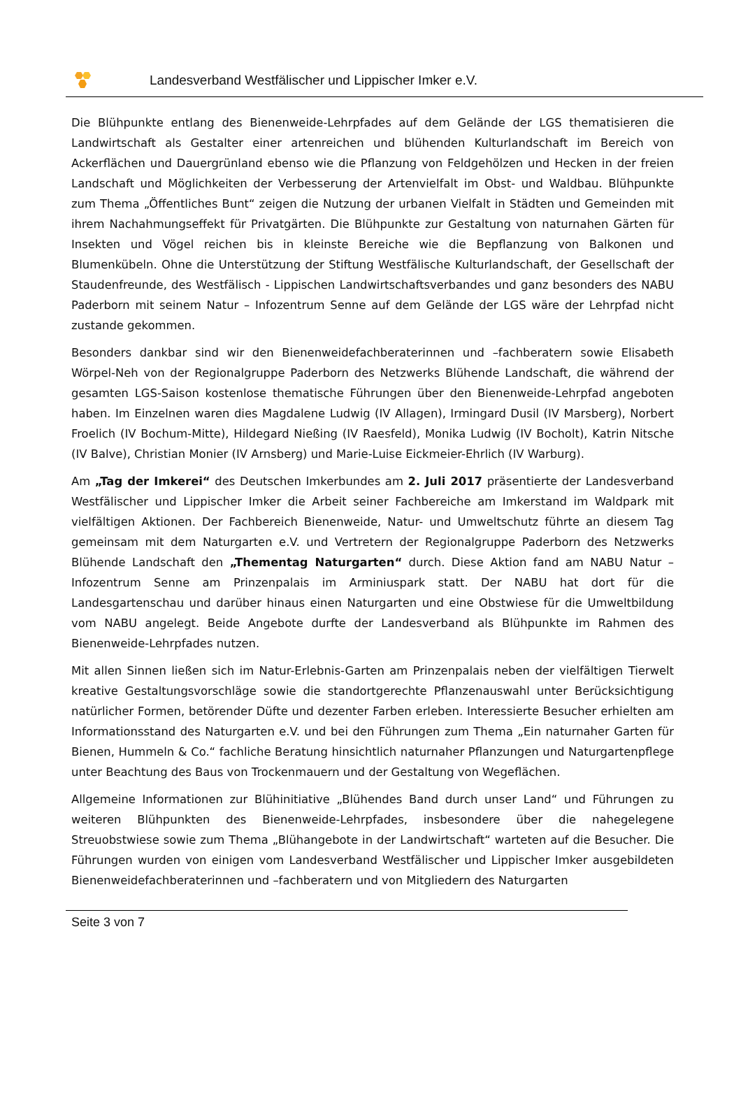Landesverband Westfälischer und Lippischer Imker e.V.
Die Blühpunkte entlang des Bienenweide-Lehrpfades auf dem Gelände der LGS thematisieren die Landwirtschaft als Gestalter einer artenreichen und blühenden Kulturlandschaft im Bereich von Ackerflächen und Dauergrünland ebenso wie die Pflanzung von Feldgehölzen und Hecken in der freien Landschaft und Möglichkeiten der Verbesserung der Artenvielfalt im Obst- und Waldbau. Blühpunkte zum Thema „Öffentliches Bunt“ zeigen die Nutzung der urbanen Vielfalt in Städten und Gemeinden mit ihrem Nachahmungseffekt für Privatgärten. Die Blühpunkte zur Gestaltung von naturnahen Gärten für Insekten und Vögel reichen bis in kleinste Bereiche wie die Bepflanzung von Balkonen und Blumenkübeln. Ohne die Unterstützung der Stiftung Westfälische Kulturlandschaft, der Gesellschaft der Staudenfreunde, des Westfälisch - Lippischen Landwirtschaftsverbandes und ganz besonders des NABU Paderborn mit seinem Natur – Infozentrum Senne auf dem Gelände der LGS wäre der Lehrpfad nicht zustande gekommen.
Besonders dankbar sind wir den Bienenweidefachberaterinnen und –fachberatern sowie Elisabeth Wörpel-Neh von der Regionalgruppe Paderborn des Netzwerks Blühende Landschaft, die während der gesamten LGS-Saison kostenlose thematische Führungen über den Bienenweide-Lehrpfad angeboten haben. Im Einzelnen waren dies Magdalene Ludwig (IV Allagen), Irmingard Dusil (IV Marsberg), Norbert Froelich (IV Bochum-Mitte), Hildegard Nießing (IV Raesfeld), Monika Ludwig (IV Bocholt), Katrin Nitsche (IV Balve), Christian Monier (IV Arnsberg) und Marie-Luise Eickmeier-Ehrlich (IV Warburg).
Am „Tag der Imkerei“ des Deutschen Imkerbundes am 2. Juli 2017 präsentierte der Landesverband Westfälischer und Lippischer Imker die Arbeit seiner Fachbereiche am Imkerstand im Waldpark mit vielfältigen Aktionen. Der Fachbereich Bienenweide, Natur- und Umweltschutz führte an diesem Tag gemeinsam mit dem Naturgarten e.V. und Vertretern der Regionalgruppe Paderborn des Netzwerks Blühende Landschaft den „Thementag Naturgarten“ durch. Diese Aktion fand am NABU Natur – Infozentrum Senne am Prinzenpalais im Arminiuspark statt. Der NABU hat dort für die Landesgartenschau und darüber hinaus einen Naturgarten und eine Obstwiese für die Umweltbildung vom NABU angelegt. Beide Angebote durfte der Landesverband als Blühpunkte im Rahmen des Bienenweide-Lehrpfades nutzen.
Mit allen Sinnen ließen sich im Natur-Erlebnis-Garten am Prinzenpalais neben der vielfältigen Tierwelt kreative Gestaltungsvorschläge sowie die standortgerechte Pflanzenauswahl unter Berücksichtigung natürlicher Formen, betörender Düfte und dezenter Farben erleben. Interessierte Besucher erhielten am Informationsstand des Naturgarten e.V. und bei den Führungen zum Thema „Ein naturnaher Garten für Bienen, Hummeln & Co.“ fachliche Beratung hinsichtlich naturnaher Pflanzungen und Naturgartenpflege unter Beachtung des Baus von Trockenmauern und der Gestaltung von Wegeflächen.
Allgemeine Informationen zur Blühinitiative „Blühendes Band durch unser Land“ und Führungen zu weiteren Blühpunkten des Bienenweide-Lehrpfades, insbesondere über die nahegelegene Streuobstwiese sowie zum Thema „Blühangebote in der Landwirtschaft“ warteten auf die Besucher. Die Führungen wurden von einigen vom Landesverband Westfälischer und Lippischer Imker ausgebildeten Bienenweidefachberaterinnen und –fachberatern und von Mitgliedern des Naturgarten
Seite 3 von 7